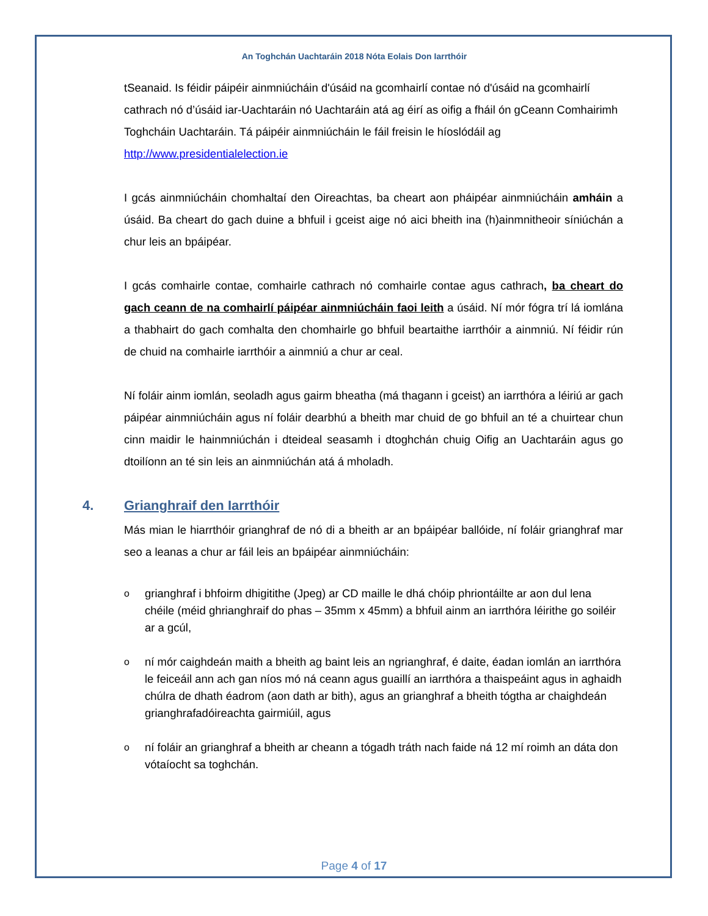An Toghchán Uachtaráin 2018 Nóta Eolais Don Iarrthóir
tSeanaid. Is féidir páipéir ainmniúcháin d'úsáid na gcomhairlí contae nó d'úsáid na gcomhairlí cathrach nó d’úsáid iar-Uachtaráin nó Uachtaráin atá ag éirí as oifig a fháil ón gCeann Comhairimh Toghcháin Uachtaráin. Tá páipéir ainmniúcháin le fáil freisin le híoslódáil ag http://www.presidentialelection.ie
I gcás ainmniúcháin chomhaltaí den Oireachtas, ba cheart aon pháipéar ainmniúcháin amháin a úsáid. Ba cheart do gach duine a bhfuil i gceist aige nó aici bheith ina (h)ainmnitheoir síniúchán a chur leis an bpáipéar.
I gcás comhairle contae, comhairle cathrach nó comhairle contae agus cathrach, ba cheart do gach ceann de na comhairlí páipéar ainmniúcháin faoi leith a úsáid. Ní mór fógra trí lá iomlána a thabhairt do gach comhalta den chomhairle go bhfuil beartaithe iarrthóir a ainmniú. Ní féidir rún de chuid na comhairle iarrthóir a ainmniú a chur ar ceal.
Ní foláir ainm iomlán, seoladh agus gairm bheatha (má thagann i gceist) an iarrthóra a léiriú ar gach páipéar ainmniúcháin agus ní foláir dearbhú a bheith mar chuid de go bhfuil an té a chuirtear chun cinn maidir le hainmniúchán i dteideal seasamh i dtoghchán chuig Oifig an Uachtaráin agus go dtoilíonn an té sin leis an ainmniúchán atá á mholadh.
4. Grianghraif den Iarrthóir
Más mian le hiarrthóir grianghraf de nó di a bheith ar an bpáipéar ballóide, ní foláir grianghraf mar seo a leanas a chur ar fáil leis an bpáipéar ainmniúcháin:
ogrianghraf i bhfoirm dhigitithe (Jpeg) ar CD maille le dhá chóip phriontáilte ar aon dul lena chéile (méid ghrianghraif do phas – 35mm x 45mm) a bhfuil ainm an iarrthóra léirithe go soiléir ar a gcúl,
oní mór caighdeán maith a bheith ag baint leis an ngrianghraf, é daite, éadan iomlán an iarrthóra le feiceáil ann ach gan níos mó ná ceann agus guaillí an iarrthóra a thaispeáint agus in aghaidh chúlra de dhath éadrom (aon dath ar bith), agus an grianghraf a bheith tógtha ar chaighdeán grianghrafadóireachta gairmiúil, agus
oní foláir an grianghraf a bheith ar cheann a tógadh tráth nach faide ná 12 mí roimh an dáta don vótaíocht sa toghchán.
Page 4 of 17